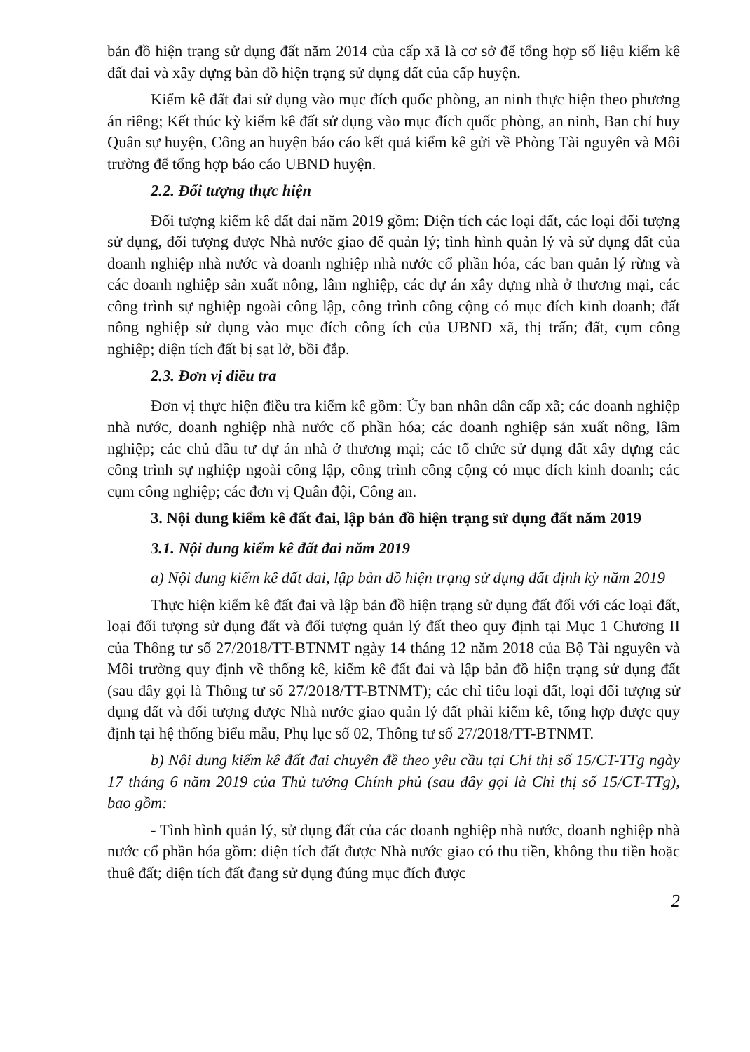bản đồ hiện trạng sử dụng đất năm 2014 của cấp xã là cơ sở để tổng hợp số liệu kiểm kê đất đai và xây dựng bản đồ hiện trạng sử dụng đất của cấp huyện.
Kiểm kê đất đai sử dụng vào mục đích quốc phòng, an ninh thực hiện theo phương án riêng; Kết thúc kỳ kiểm kê đất sử dụng vào mục đích quốc phòng, an ninh, Ban chỉ huy Quân sự huyện, Công an huyện báo cáo kết quả kiểm kê gửi về Phòng Tài nguyên và Môi trường để tổng hợp báo cáo UBND huyện.
2.2. Đối tượng thực hiện
Đối tượng kiểm kê đất đai năm 2019 gồm: Diện tích các loại đất, các loại đối tượng sử dụng, đối tượng được Nhà nước giao để quản lý; tình hình quản lý và sử dụng đất của doanh nghiệp nhà nước và doanh nghiệp nhà nước cổ phần hóa, các ban quản lý rừng và các doanh nghiệp sản xuất nông, lâm nghiệp, các dự án xây dựng nhà ở thương mại, các công trình sự nghiệp ngoài công lập, công trình công cộng có mục đích kinh doanh; đất nông nghiệp sử dụng vào mục đích công ích của UBND xã, thị trấn; đất, cụm công nghiệp; diện tích đất bị sạt lở, bồi đắp.
2.3. Đơn vị điều tra
Đơn vị thực hiện điều tra kiểm kê gồm: Ủy ban nhân dân cấp xã; các doanh nghiệp nhà nước, doanh nghiệp nhà nước cổ phần hóa; các doanh nghiệp sản xuất nông, lâm nghiệp; các chủ đầu tư dự án nhà ở thương mại; các tổ chức sử dụng đất xây dựng các công trình sự nghiệp ngoài công lập, công trình công cộng có mục đích kinh doanh; các cụm công nghiệp; các đơn vị Quân đội, Công an.
3. Nội dung kiểm kê đất đai, lập bản đồ hiện trạng sử dụng đất năm 2019
3.1. Nội dung kiểm kê đất đai năm 2019
a) Nội dung kiểm kê đất đai, lập bản đồ hiện trạng sử dụng đất định kỳ năm 2019
Thực hiện kiểm kê đất đai và lập bản đồ hiện trạng sử dụng đất đối với các loại đất, loại đối tượng sử dụng đất và đối tượng quản lý đất theo quy định tại Mục 1 Chương II của Thông tư số 27/2018/TT-BTNMT ngày 14 tháng 12 năm 2018 của Bộ Tài nguyên và Môi trường quy định về thống kê, kiểm kê đất đai và lập bản đồ hiện trạng sử dụng đất (sau đây gọi là Thông tư số 27/2018/TT-BTNMT); các chỉ tiêu loại đất, loại đối tượng sử dụng đất và đối tượng được Nhà nước giao quản lý đất phải kiểm kê, tổng hợp được quy định tại hệ thống biểu mẫu, Phụ lục số 02, Thông tư số 27/2018/TT-BTNMT.
b) Nội dung kiểm kê đất đai chuyên đề theo yêu cầu tại Chỉ thị số 15/CT-TTg ngày 17 tháng 6 năm 2019 của Thủ tướng Chính phủ (sau đây gọi là Chỉ thị số 15/CT-TTg), bao gồm:
- Tình hình quản lý, sử dụng đất của các doanh nghiệp nhà nước, doanh nghiệp nhà nước cổ phần hóa gồm: diện tích đất được Nhà nước giao có thu tiền, không thu tiền hoặc thuê đất; diện tích đất đang sử dụng đúng mục đích được
2